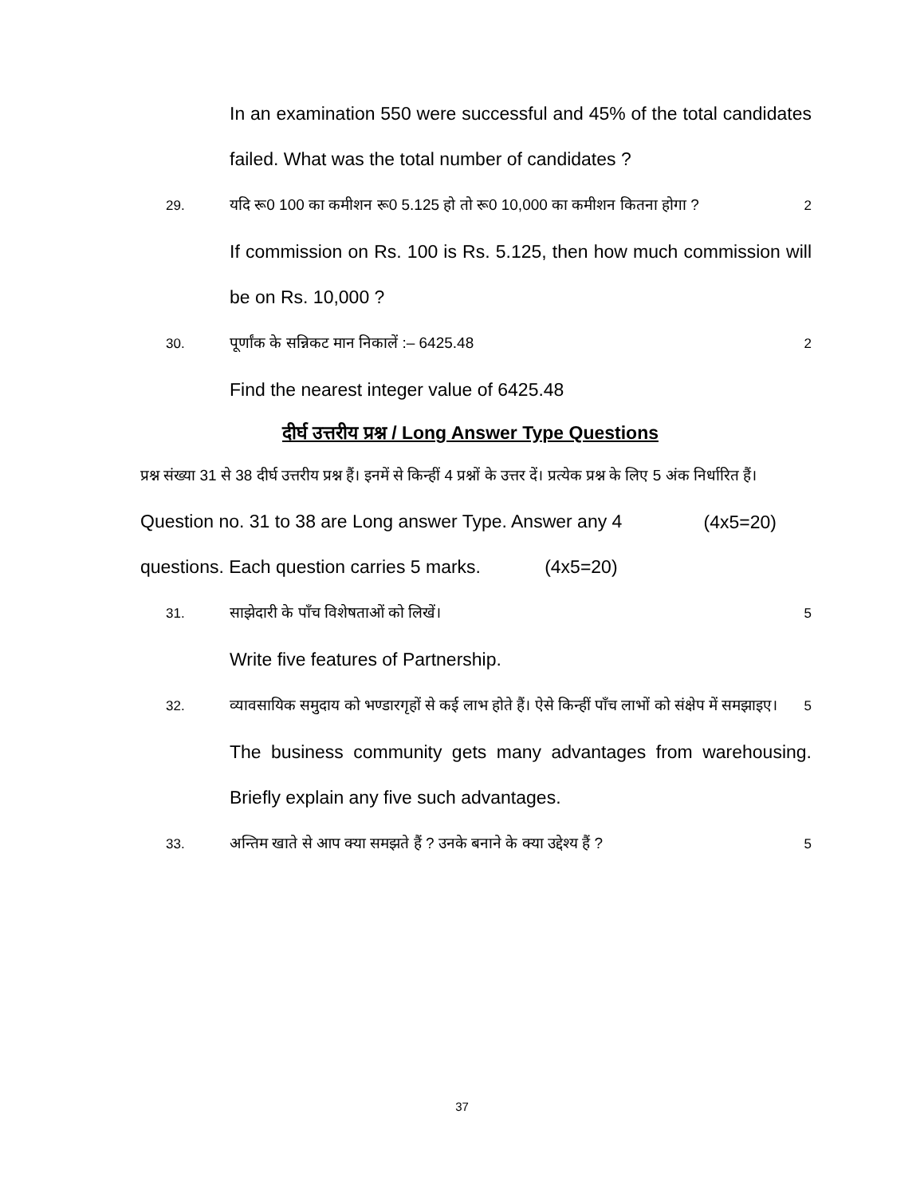In an examination 550 were successful and 45% of the total candidates failed. What was the total number of candidates ?
29. यदि रू0 100 का कमीशन रू0 5.125 हो तो रू0 10,000 का कमीशन कितना होगा ? 2
If commission on Rs. 100 is Rs. 5.125, then how much commission will be on Rs. 10,000 ?
30. पूर्णांक के सन्निकट मान निकालें :– 6425.48 2
Find the nearest integer value of 6425.48
दीर्घ उत्तरीय प्रश्न / Long Answer Type Questions
प्रश्न संख्या 31 से 38 दीर्घ उत्तरीय प्रश्न हैं। इनमें से किन्हीं 4 प्रश्नों के उत्तर दें। प्रत्येक प्रश्न के लिए 5 अंक निर्धारित हैं। (4x5=20)
Question no. 31 to 38 are Long answer Type. Answer any 4 questions. Each question carries 5 marks. (4x5=20)
31. साझेदारी के पाँच विशेषताओं को लिखें। 5
Write five features of Partnership.
32. व्यावसायिक समुदाय को भण्डारगृहों से कई लाभ होते हैं। ऐसे किन्हीं पाँच लाभों को संक्षेप में समझाइए। 5
The business community gets many advantages from warehousing. Briefly explain any five such advantages.
33. अन्तिम खाते से आप क्या समझते हैं ? उनके बनाने के क्या उद्देश्य हैं ? 5
37